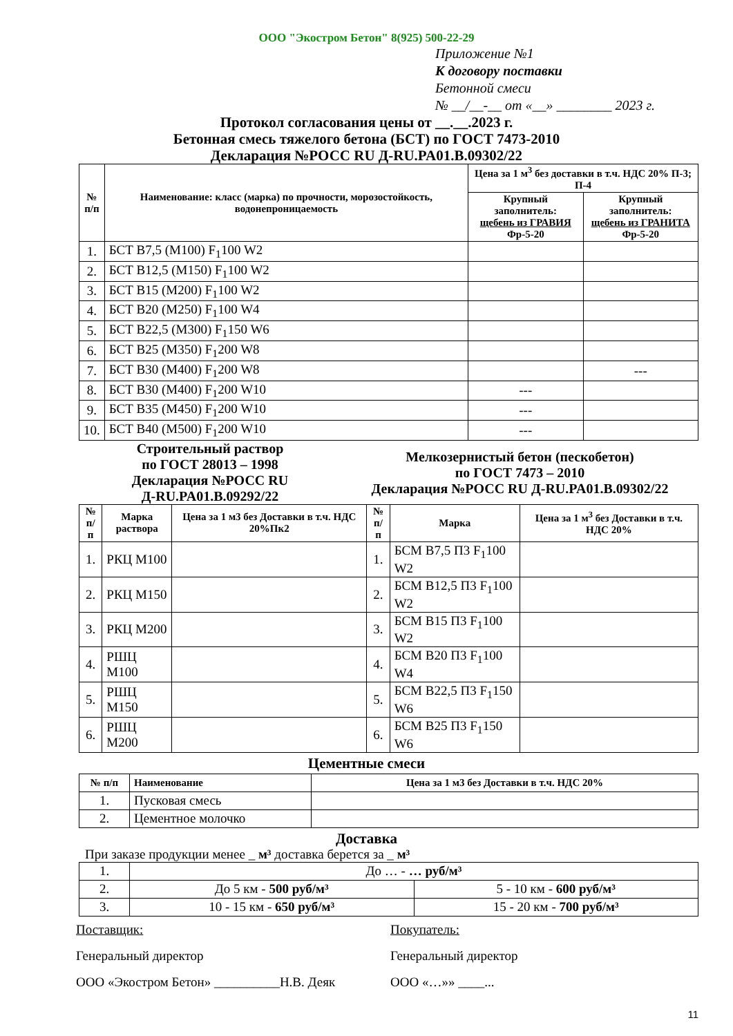ООО "Экостром Бетон" 8(925) 500-22-29
Приложение №1
К договору поставки
Бетонной смеси
№ __/__-__ от «__» ________ 2023 г.
Протокол согласования цены от __.__.2023 г.
Бетонная смесь тяжелого бетона (БСТ) по ГОСТ 7473-2010
Декларация №РОСС RU Д-RU.PA01.B.09302/22
| № п/п | Наименование: класс (марка) по прочности, морозостойкость, водонепроницаемость | Цена за 1 м<sup>3</sup> без доставки в т.ч. НДС 20% П-3; П-4 | |
| --- | --- | --- | --- |
| | | Крупный заполнитель: щебень из ГРАВИЯ Фр-5-20 | Крупный заполнитель: щебень из ГРАНИТА Фр-5-20 |
| 1. | БСТ B7,5 (M100) F<sub>1</sub>100 W2 | | |
| 2. | БСТ B12,5 (M150) F<sub>1</sub>100 W2 | | |
| 3. | БСТ B15 (M200) F<sub>1</sub>100 W2 | | |
| 4. | БСТ B20 (M250) F<sub>1</sub>100 W4 | | |
| 5. | БСТ B22,5 (M300) F<sub>1</sub>150 W6 | | |
| 6. | БСТ B25 (M350) F<sub>1</sub>200 W8 | | |
| 7. | БСТ B30 (M400) F<sub>1</sub>200 W8 | | --- |
| 8. | БСТ B30 (M400) F<sub>1</sub>200 W10 | --- | |
| 9. | БСТ B35 (M450) F<sub>1</sub>200 W10 | --- | |
| 10. | БСТ B40 (M500) F<sub>1</sub>200 W10 | --- | |
Строительный раствор
по ГОСТ 28013 – 1998
Декларация №РОСС RU
Д-RU.PA01.B.09292/22
Мелкозернистый бетон (пескобетон)
по ГОСТ 7473 – 2010
Декларация №РОСС RU Д-RU.PA01.B.09302/22
| № п/п | Марка раствора | Цена за 1 м3 без Доставки в т.ч. НДС 20%Пк2 | № п/п | Марка | Цена за 1 м<sup>3</sup> без Доставки в т.ч. НДС 20% |
| --- | --- | --- | --- | --- | --- |
| 1. | РКЦ М100 | | 1. | БСМ В7,5 П3 F<sub>1</sub>100 W2 | |
| 2. | РКЦ М150 | | 2. | БСМ В12,5 П3 F<sub>1</sub>100 W2 | |
| 3. | РКЦ М200 | | 3. | БСМ В15 П3 F<sub>1</sub>100 W2 | |
| 4. | РШЦ М100 | | 4. | БСМ В20 П3 F<sub>1</sub>100 W4 | |
| 5. | РШЦ М150 | | 5. | БСМ В22,5 П3 F<sub>1</sub>150 W6 | |
| 6. | РШЦ М200 | | 6. | БСМ В25 П3 F<sub>1</sub>150 W6 | |
Цементные смеси
| № п/п | Наименование | Цена за 1 м3 без Доставки в т.ч. НДС 20% |
| --- | --- | --- |
| 1. | Пусковая смесь | |
| 2. | Цементное молочко | |
Доставка
При заказе продукции менее _ м³ доставка берется за _ м³
| 1. | До … - … руб/м³ | |
| 2. | До 5 км - 500 руб/м³ | 5 - 10 км - 600 руб/м³ |
| 3. | 10 - 15 км - 650 руб/м³ | 15 - 20 км - 700 руб/м³ |
Поставщик:
Генеральный директор
ООО «Экостром Бетон» __________Н.В. Деяк
Покупатель:
Генеральный директор
ООО «…»» ____...
11